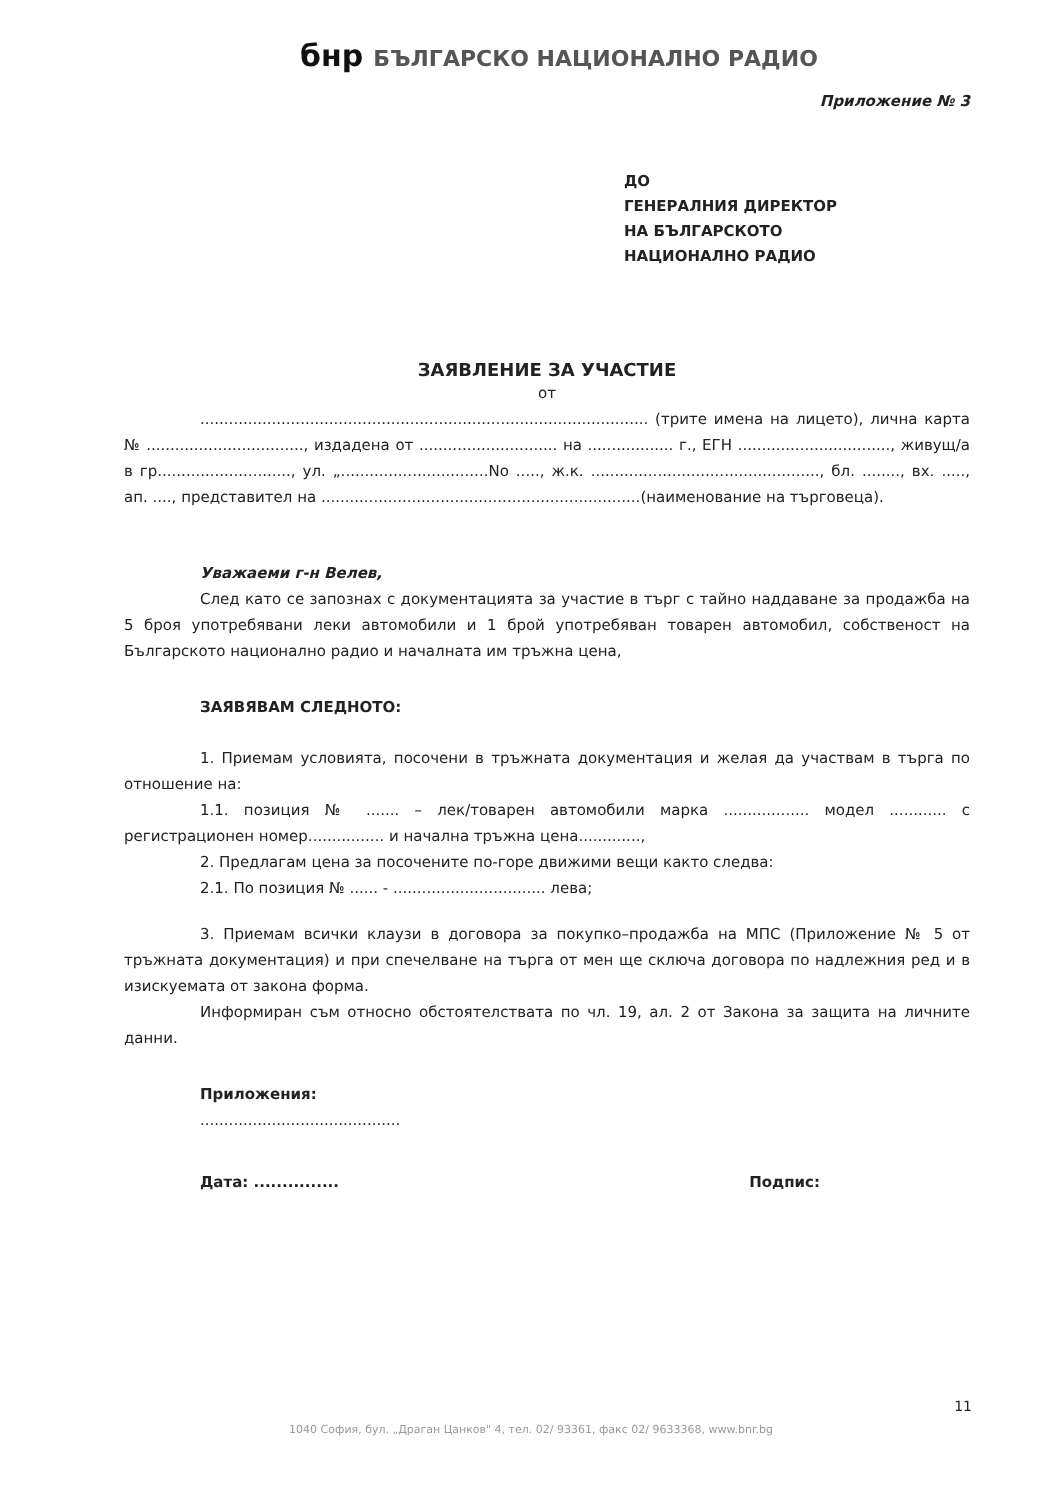бнр БЪЛГАРСКО НАЦИОНАЛНО РАДИО
Приложение № 3
ДО
ГЕНЕРАЛНИЯ ДИРЕКТОР
НА БЪЛГАРСКОТО
НАЦИОНАЛНО РАДИО
ЗАЯВЛЕНИЕ ЗА УЧАСТИЕ
от
.............................................................................................. (трите имена на лицето), лична карта № ................................., издадена от ............................. на .................. г., ЕГН ................................, живущ/а в гр............................, ул. „...............................No ....., ж.к. ................................................, бл. ........, вх. ....., ап. ...., представител на ...................................................................(наименование на търговеца).
Уважаеми г-н Велев,
След като се запознах с документацията за участие в търг с тайно наддаване за продажба на 5 броя употребявани леки автомобили и 1 брой употребяван товарен автомобил, собственост на Българското национално радио и началната им тръжна цена,
ЗАЯВЯВАМ СЛЕДНОТО:
1. Приемам условията, посочени в тръжната документация и желая да участвам в търга по отношение на:
1.1. позиция № ....... – лек/товарен автомобили марка .................. модел ............ с регистрационен номер................ и начална тръжна цена.............,
2. Предлагам цена за посочените по-горе движими вещи както следва:
2.1. По позиция № ...... - ................................ лева;
3. Приемам всички клаузи в договора за покупко–продажба на МПС (Приложение № 5 от тръжната документация) и при спечелване на търга от мен ще сключа договора по надлежния ред и в изискуемата от закона форма.
Информиран съм относно обстоятелствата по чл. 19, ал. 2 от Закона за защита на личните данни.
Приложения:
..........................................
Дата: ............... Подпис:
11
1040 София, бул. „Драган Цанков" 4, тел. 02/ 93361, факс 02/ 9633368, www.bnr.bg